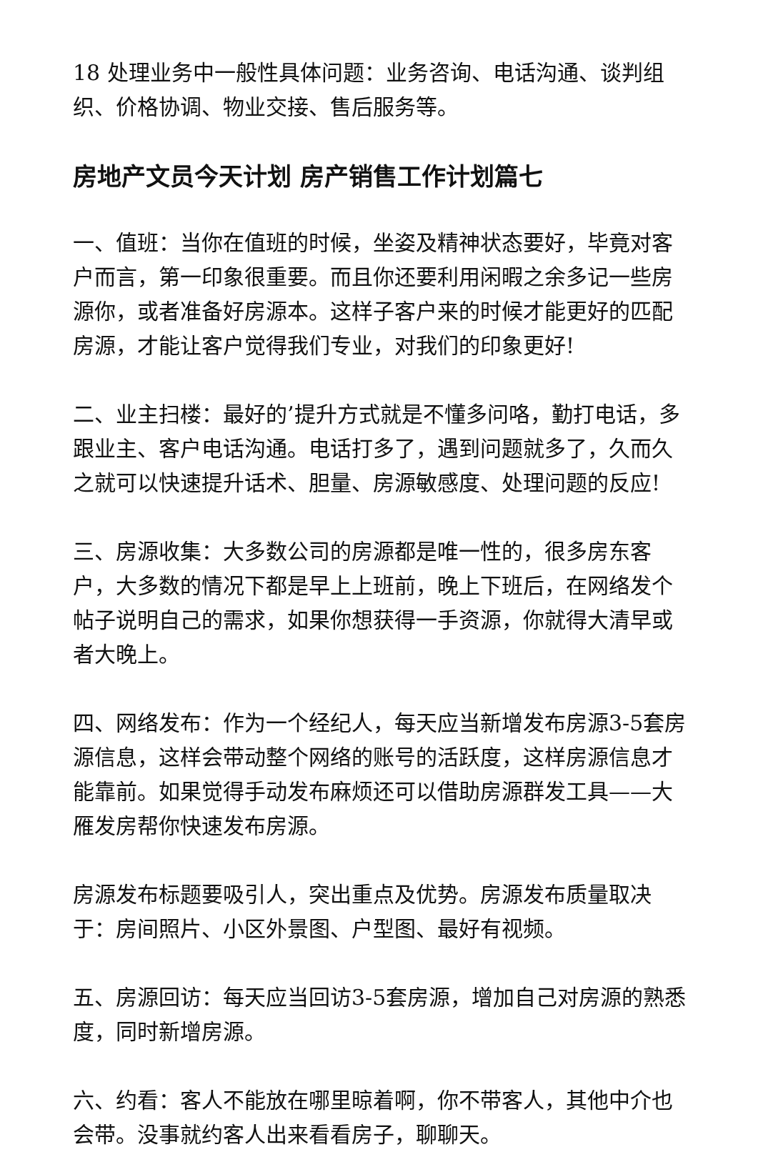18 处理业务中一般性具体问题：业务咨询、电话沟通、谈判组 织、价格协调、物业交接、售后服务等。
房地产文员今天计划 房产销售工作计划篇七
一、值班：当你在值班的时候，坐姿及精神状态要好，毕竟对客户而言，第一印象很重要。而且你还要利用闲暇之余多记一些房源你，或者准备好房源本。这样子客户来的时候才能更好的匹配房源，才能让客户觉得我们专业，对我们的印象更好!
二、业主扫楼：最好的’提升方式就是不懂多问咯，勤打电话，多跟业主、客户电话沟通。电话打多了，遇到问题就多了，久而久之就可以快速提升话术、胆量、房源敏感度、处理问题的反应!
三、房源收集：大多数公司的房源都是唯一性的，很多房东客户，大多数的情况下都是早上上班前，晚上下班后，在网络发个帖子说明自己的需求，如果你想获得一手资源，你就得大清早或者大晚上。
四、网络发布：作为一个经纪人，每天应当新增发布房源3-5套房源信息，这样会带动整个网络的账号的活跃度，这样房源信息才能靠前。如果觉得手动发布麻烦还可以借助房源群发工具——大雁发房帮你快速发布房源。
房源发布标题要吸引人，突出重点及优势。房源发布质量取决于：房间照片、小区外景图、户型图、最好有视频。
五、房源回访：每天应当回访3-5套房源，增加自己对房源的熟悉度，同时新增房源。
六、约看：客人不能放在哪里晾着啊，你不带客人，其他中介也会带。没事就约客人出来看看房子，聊聊天。